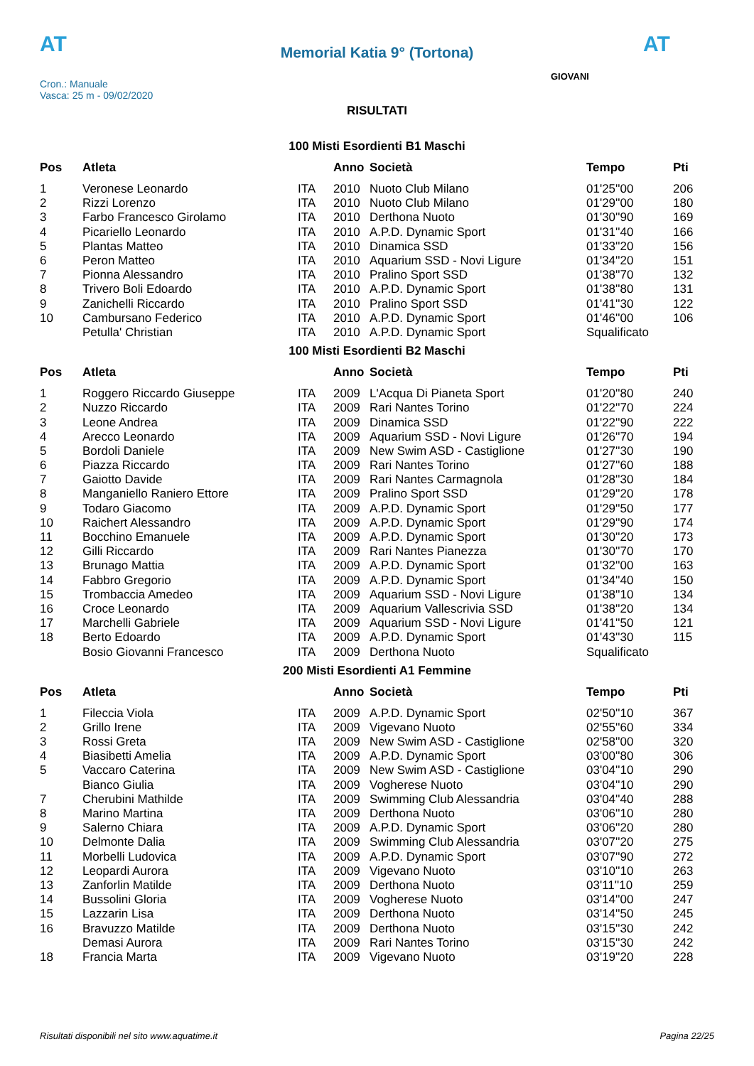AT AT
GIOVANI
Memorial Katia 9° (Tortona)
Cron.: Manuale
Vasca: 25 m - 09/02/2020
RISULTATI
100 Misti Esordienti B1 Maschi
| Pos | Atleta | | Anno | Società | Tempo | Pti |
| --- | --- | --- | --- | --- | --- | --- |
| 1 | Veronese Leonardo | ITA | 2010 | Nuoto Club Milano | 01'25''00 | 206 |
| 2 | Rizzi Lorenzo | ITA | 2010 | Nuoto Club Milano | 01'29''00 | 180 |
| 3 | Farbo Francesco Girolamo | ITA | 2010 | Derthona Nuoto | 01'30''90 | 169 |
| 4 | Picariello Leonardo | ITA | 2010 | A.P.D. Dynamic Sport | 01'31''40 | 166 |
| 5 | Plantas Matteo | ITA | 2010 | Dinamica SSD | 01'33''20 | 156 |
| 6 | Peron Matteo | ITA | 2010 | Aquarium SSD - Novi Ligure | 01'34''20 | 151 |
| 7 | Pionna Alessandro | ITA | 2010 | Pralino Sport SSD | 01'38''70 | 132 |
| 8 | Trivero Boli Edoardo | ITA | 2010 | A.P.D. Dynamic Sport | 01'38''80 | 131 |
| 9 | Zanichelli Riccardo | ITA | 2010 | Pralino Sport SSD | 01'41''30 | 122 |
| 10 | Cambursano Federico | ITA | 2010 | A.P.D. Dynamic Sport | 01'46''00 | 106 |
| | Petulla' Christian | ITA | 2010 | A.P.D. Dynamic Sport | Squalificato | |
100 Misti Esordienti B2 Maschi
| Pos | Atleta | | Anno | Società | Tempo | Pti |
| --- | --- | --- | --- | --- | --- | --- |
| 1 | Roggero Riccardo Giuseppe | ITA | 2009 | L'Acqua Di Pianeta Sport | 01'20''80 | 240 |
| 2 | Nuzzo Riccardo | ITA | 2009 | Rari Nantes Torino | 01'22''70 | 224 |
| 3 | Leone Andrea | ITA | 2009 | Dinamica SSD | 01'22''90 | 222 |
| 4 | Arecco Leonardo | ITA | 2009 | Aquarium SSD - Novi Ligure | 01'26''70 | 194 |
| 5 | Bordoli Daniele | ITA | 2009 | New Swim ASD - Castiglione | 01'27''30 | 190 |
| 6 | Piazza Riccardo | ITA | 2009 | Rari Nantes Torino | 01'27''60 | 188 |
| 7 | Gaiotto Davide | ITA | 2009 | Rari Nantes Carmagnola | 01'28''30 | 184 |
| 8 | Manganiello Raniero Ettore | ITA | 2009 | Pralino Sport SSD | 01'29''20 | 178 |
| 9 | Todaro Giacomo | ITA | 2009 | A.P.D. Dynamic Sport | 01'29''50 | 177 |
| 10 | Raichert Alessandro | ITA | 2009 | A.P.D. Dynamic Sport | 01'29''90 | 174 |
| 11 | Bocchino Emanuele | ITA | 2009 | A.P.D. Dynamic Sport | 01'30''20 | 173 |
| 12 | Gilli Riccardo | ITA | 2009 | Rari Nantes Pianezza | 01'30''70 | 170 |
| 13 | Brunago Mattia | ITA | 2009 | A.P.D. Dynamic Sport | 01'32''00 | 163 |
| 14 | Fabbro Gregorio | ITA | 2009 | A.P.D. Dynamic Sport | 01'34''40 | 150 |
| 15 | Trombaccia Amedeo | ITA | 2009 | Aquarium SSD - Novi Ligure | 01'38''10 | 134 |
| 16 | Croce Leonardo | ITA | 2009 | Aquarium Vallescrivia SSD | 01'38''20 | 134 |
| 17 | Marchelli Gabriele | ITA | 2009 | Aquarium SSD - Novi Ligure | 01'41''50 | 121 |
| 18 | Berto Edoardo | ITA | 2009 | A.P.D. Dynamic Sport | 01'43''30 | 115 |
| | Bosio Giovanni Francesco | ITA | 2009 | Derthona Nuoto | Squalificato | |
200 Misti Esordienti A1 Femmine
| Pos | Atleta | | Anno | Società | Tempo | Pti |
| --- | --- | --- | --- | --- | --- | --- |
| 1 | Fileccia Viola | ITA | 2009 | A.P.D. Dynamic Sport | 02'50''10 | 367 |
| 2 | Grillo Irene | ITA | 2009 | Vigevano Nuoto | 02'55''60 | 334 |
| 3 | Rossi Greta | ITA | 2009 | New Swim ASD - Castiglione | 02'58''00 | 320 |
| 4 | Biasibetti Amelia | ITA | 2009 | A.P.D. Dynamic Sport | 03'00''80 | 306 |
| 5 | Vaccaro Caterina | ITA | 2009 | New Swim ASD - Castiglione | 03'04''10 | 290 |
| | Bianco Giulia | ITA | 2009 | Vogherese Nuoto | 03'04''10 | 290 |
| 7 | Cherubini Mathilde | ITA | 2009 | Swimming Club Alessandria | 03'04''40 | 288 |
| 8 | Marino Martina | ITA | 2009 | Derthona Nuoto | 03'06''10 | 280 |
| 9 | Salerno Chiara | ITA | 2009 | A.P.D. Dynamic Sport | 03'06''20 | 280 |
| 10 | Delmonte Dalia | ITA | 2009 | Swimming Club Alessandria | 03'07''20 | 275 |
| 11 | Morbelli Ludovica | ITA | 2009 | A.P.D. Dynamic Sport | 03'07''90 | 272 |
| 12 | Leopardi Aurora | ITA | 2009 | Vigevano Nuoto | 03'10''10 | 263 |
| 13 | Zanforlin Matilde | ITA | 2009 | Derthona Nuoto | 03'11''10 | 259 |
| 14 | Bussolini Gloria | ITA | 2009 | Vogherese Nuoto | 03'14''00 | 247 |
| 15 | Lazzarin Lisa | ITA | 2009 | Derthona Nuoto | 03'14''50 | 245 |
| 16 | Bravuzzo Matilde | ITA | 2009 | Derthona Nuoto | 03'15''30 | 242 |
| | Demasi Aurora | ITA | 2009 | Rari Nantes Torino | 03'15''30 | 242 |
| 18 | Francia Marta | ITA | 2009 | Vigevano Nuoto | 03'19''20 | 228 |
Risultati disponibili nel sito www.aquatime.it Pagina 22/25